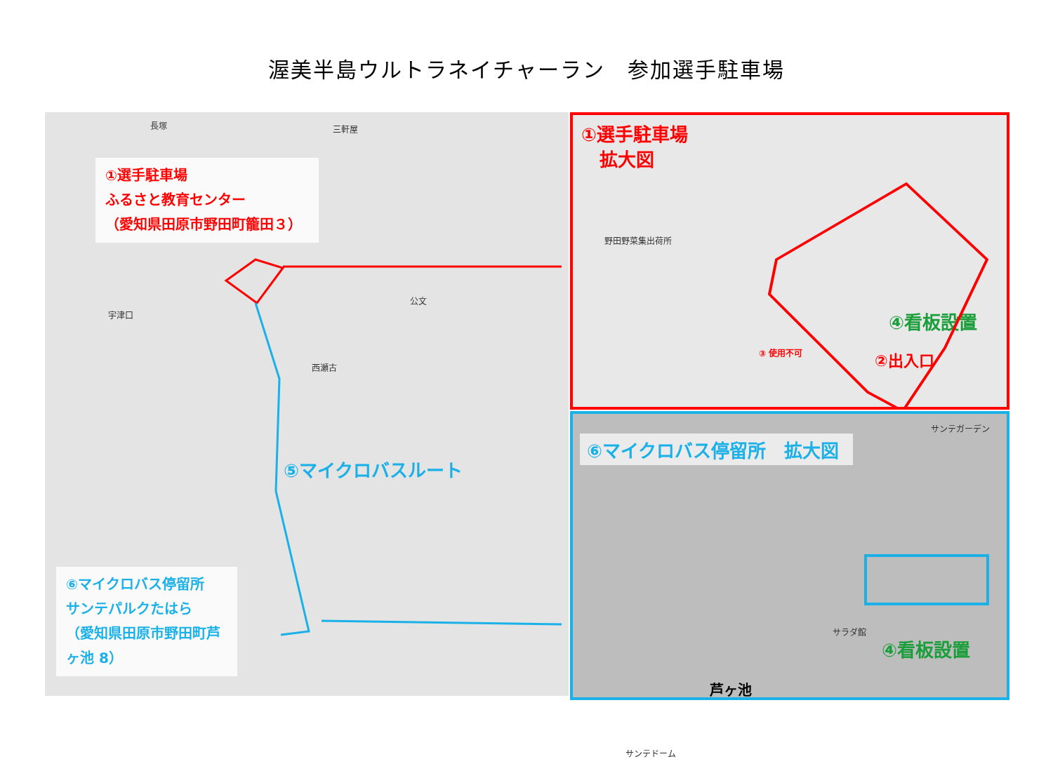渥美半島ウルトラネイチャーラン　参加選手駐車場
①選手駐車場
ふるさと教育センター
（愛知県田原市野田町籠田３）
⑤マイクロバスルート
⑥マイクロバス停留所
サンテパルクたはら
（愛知県田原市野田町芦ヶ池 8）
長塚 三軒屋
公文
宇津口
西瀬古
①選手駐車場
　拡大図
野田野菜集出荷所
④看板設置
②出入口
③ 使用不可
⑥マイクロバス停留所　拡大図
サンテガーデン
サラダ館
芦ヶ池
サンテドーム
④看板設置